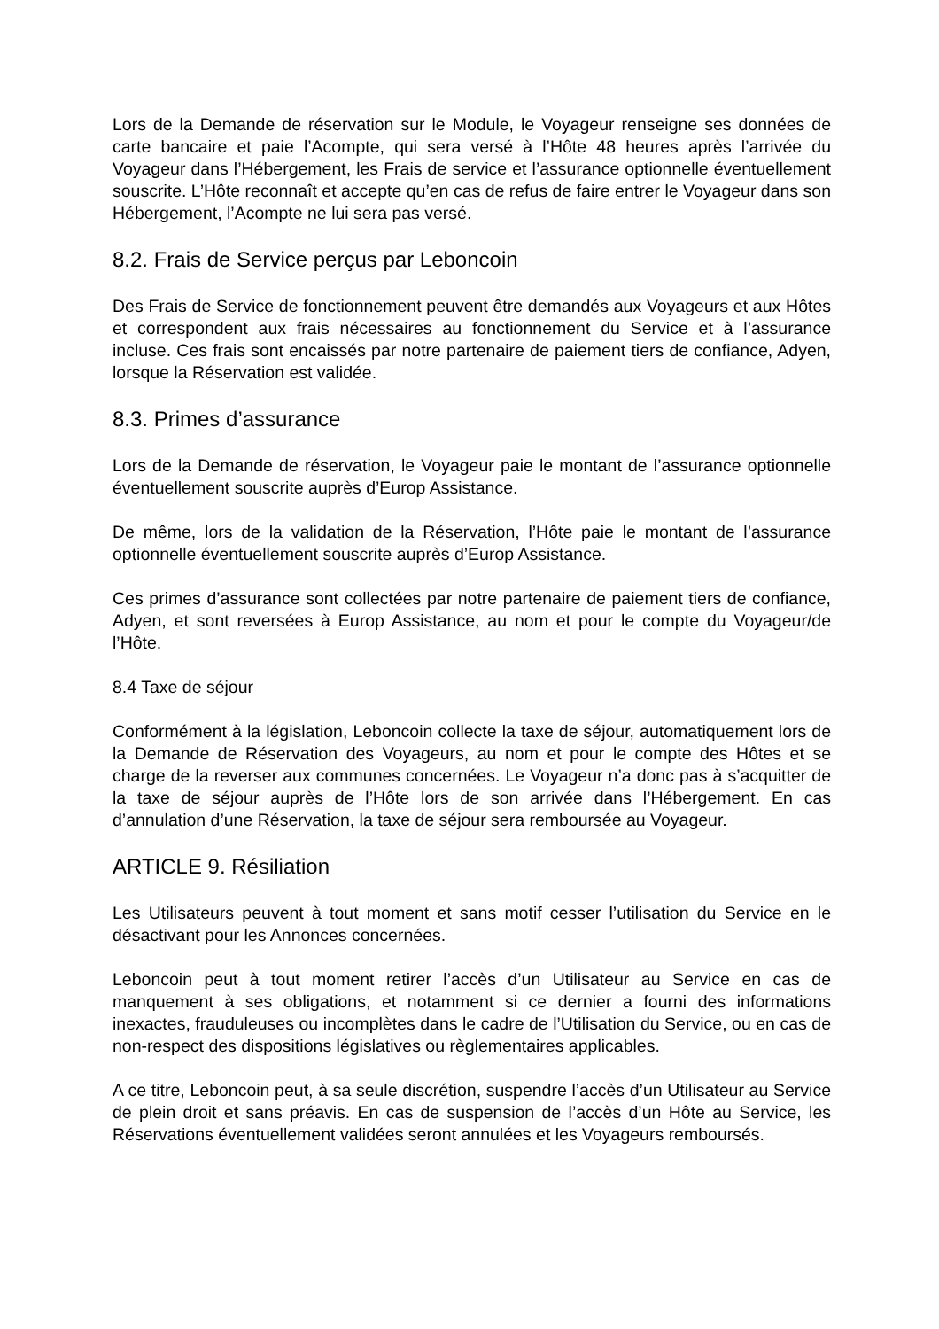Lors de la Demande de réservation sur le Module, le Voyageur renseigne ses données de carte bancaire et paie l’Acompte, qui sera versé à l’Hôte 48 heures après l’arrivée du Voyageur dans l’Hébergement, les Frais de service et l’assurance optionnelle éventuellement souscrite. L’Hôte reconnaît et accepte qu’en cas de refus de faire entrer le Voyageur dans son Hébergement, l’Acompte ne lui sera pas versé.
8.2. Frais de Service perçus par Leboncoin
Des Frais de Service de fonctionnement peuvent être demandés aux Voyageurs et aux Hôtes et correspondent aux frais nécessaires au fonctionnement du Service et à l’assurance incluse. Ces frais sont encaissés par notre partenaire de paiement tiers de confiance, Adyen, lorsque la Réservation est validée.
8.3. Primes d’assurance
Lors de la Demande de réservation, le Voyageur paie le montant de l’assurance optionnelle éventuellement souscrite auprès d’Europ Assistance.
De même, lors de la validation de la Réservation, l’Hôte paie le montant de l’assurance optionnelle éventuellement souscrite auprès d’Europ Assistance.
Ces primes d’assurance sont collectées par notre partenaire de paiement tiers de confiance, Adyen, et sont reversées à Europ Assistance, au nom et pour le compte du Voyageur/de l’Hôte.
8.4 Taxe de séjour
Conformément à la législation, Leboncoin collecte la taxe de séjour, automatiquement lors de la Demande de Réservation des Voyageurs, au nom et pour le compte des Hôtes et se charge de la reverser aux communes concernées. Le Voyageur n’a donc pas à s’acquitter de la taxe de séjour auprès de l’Hôte lors de son arrivée dans l’Hébergement. En cas d’annulation d’une Réservation, la taxe de séjour sera remboursée au Voyageur.
ARTICLE 9. Résiliation
Les Utilisateurs peuvent à tout moment et sans motif cesser l’utilisation du Service en le désactivant pour les Annonces concernées.
Leboncoin peut à tout moment retirer l’accès d’un Utilisateur au Service en cas de manquement à ses obligations, et notamment si ce dernier a fourni des informations inexactes, frauduleuses ou incomplètes dans le cadre de l’Utilisation du Service, ou en cas de non-respect des dispositions législatives ou règlementaires applicables.
A ce titre, Leboncoin peut, à sa seule discrétion, suspendre l’accès d’un Utilisateur au Service de plein droit et sans préavis. En cas de suspension de l’accès d’un Hôte au Service, les Réservations éventuellement validées seront annulées et les Voyageurs remboursés.